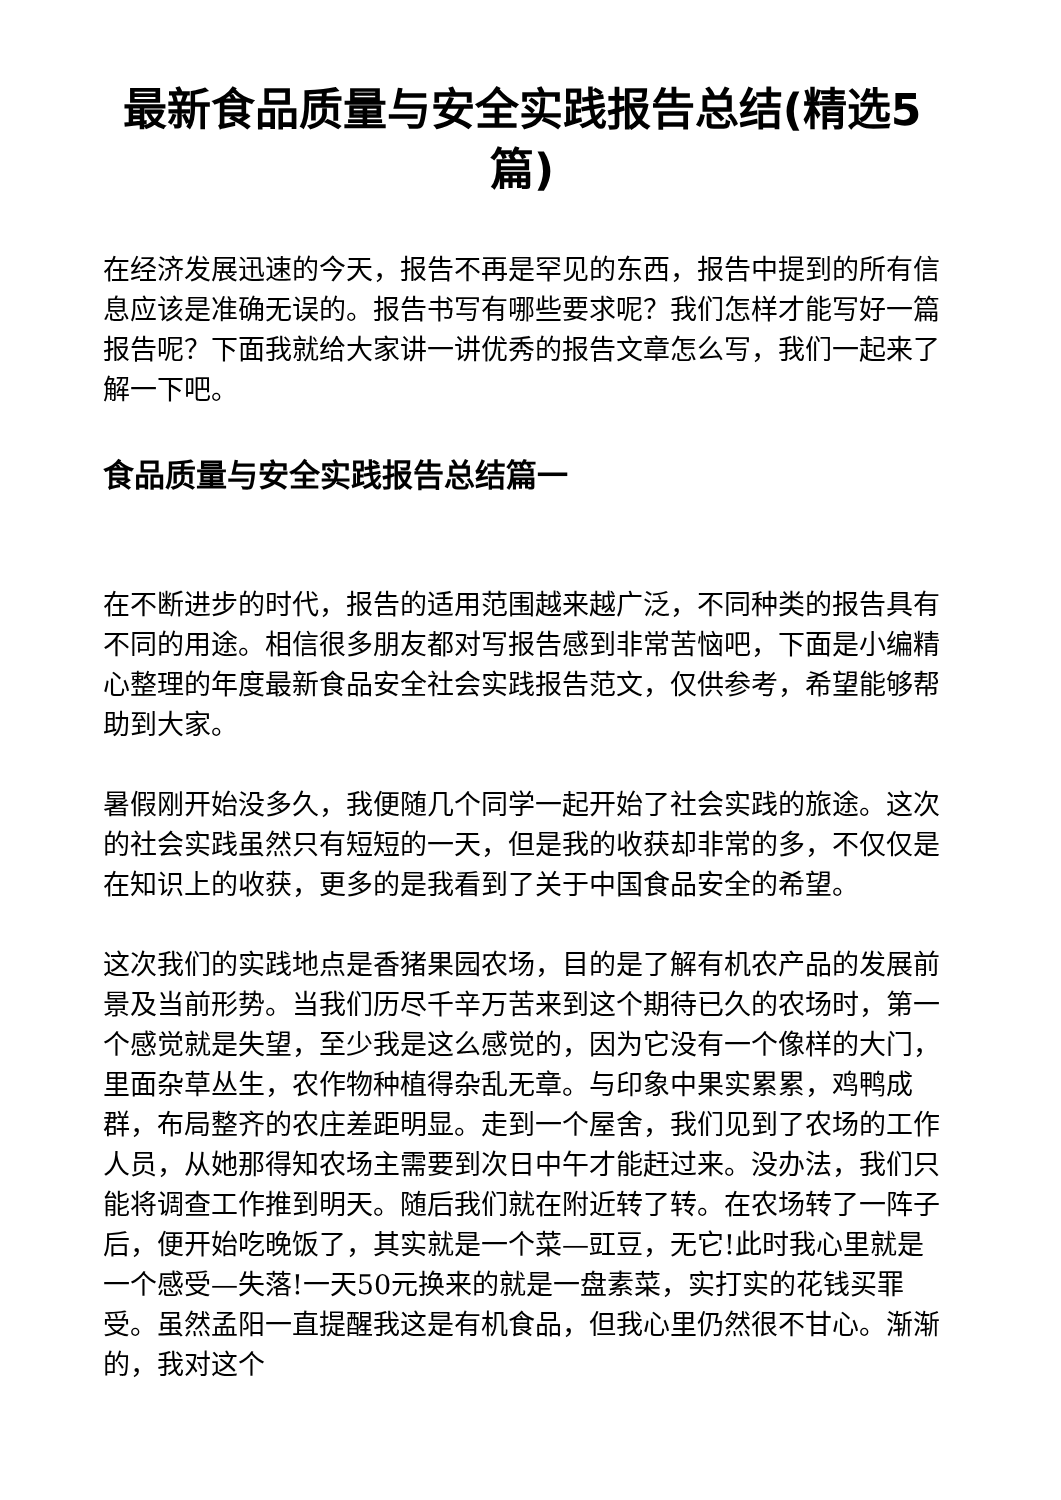最新食品质量与安全实践报告总结(精选5篇)
在经济发展迅速的今天，报告不再是罕见的东西，报告中提到的所有信息应该是准确无误的。报告书写有哪些要求呢？我们怎样才能写好一篇报告呢？下面我就给大家讲一讲优秀的报告文章怎么写，我们一起来了解一下吧。
食品质量与安全实践报告总结篇一
在不断进步的时代，报告的适用范围越来越广泛，不同种类的报告具有不同的用途。相信很多朋友都对写报告感到非常苦恼吧，下面是小编精心整理的年度最新食品安全社会实践报告范文，仅供参考，希望能够帮助到大家。
暑假刚开始没多久，我便随几个同学一起开始了社会实践的旅途。这次的社会实践虽然只有短短的一天，但是我的收获却非常的多，不仅仅是在知识上的收获，更多的是我看到了关于中国食品安全的希望。
这次我们的实践地点是香猪果园农场，目的是了解有机农产品的发展前景及当前形势。当我们历尽千辛万苦来到这个期待已久的农场时，第一个感觉就是失望，至少我是这么感觉的，因为它没有一个像样的大门，里面杂草丛生，农作物种植得杂乱无章。与印象中果实累累，鸡鸭成群，布局整齐的农庄差距明显。走到一个屋舍，我们见到了农场的工作人员，从她那得知农场主需要到次日中午才能赶过来。没办法，我们只能将调查工作推到明天。随后我们就在附近转了转。在农场转了一阵子后，便开始吃晚饭了，其实就是一个菜—豇豆，无它!此时我心里就是一个感受—失落!一天50元换来的就是一盘素菜，实打实的花钱买罪受。虽然孟阳一直提醒我这是有机食品，但我心里仍然很不甘心。渐渐的，我对这个